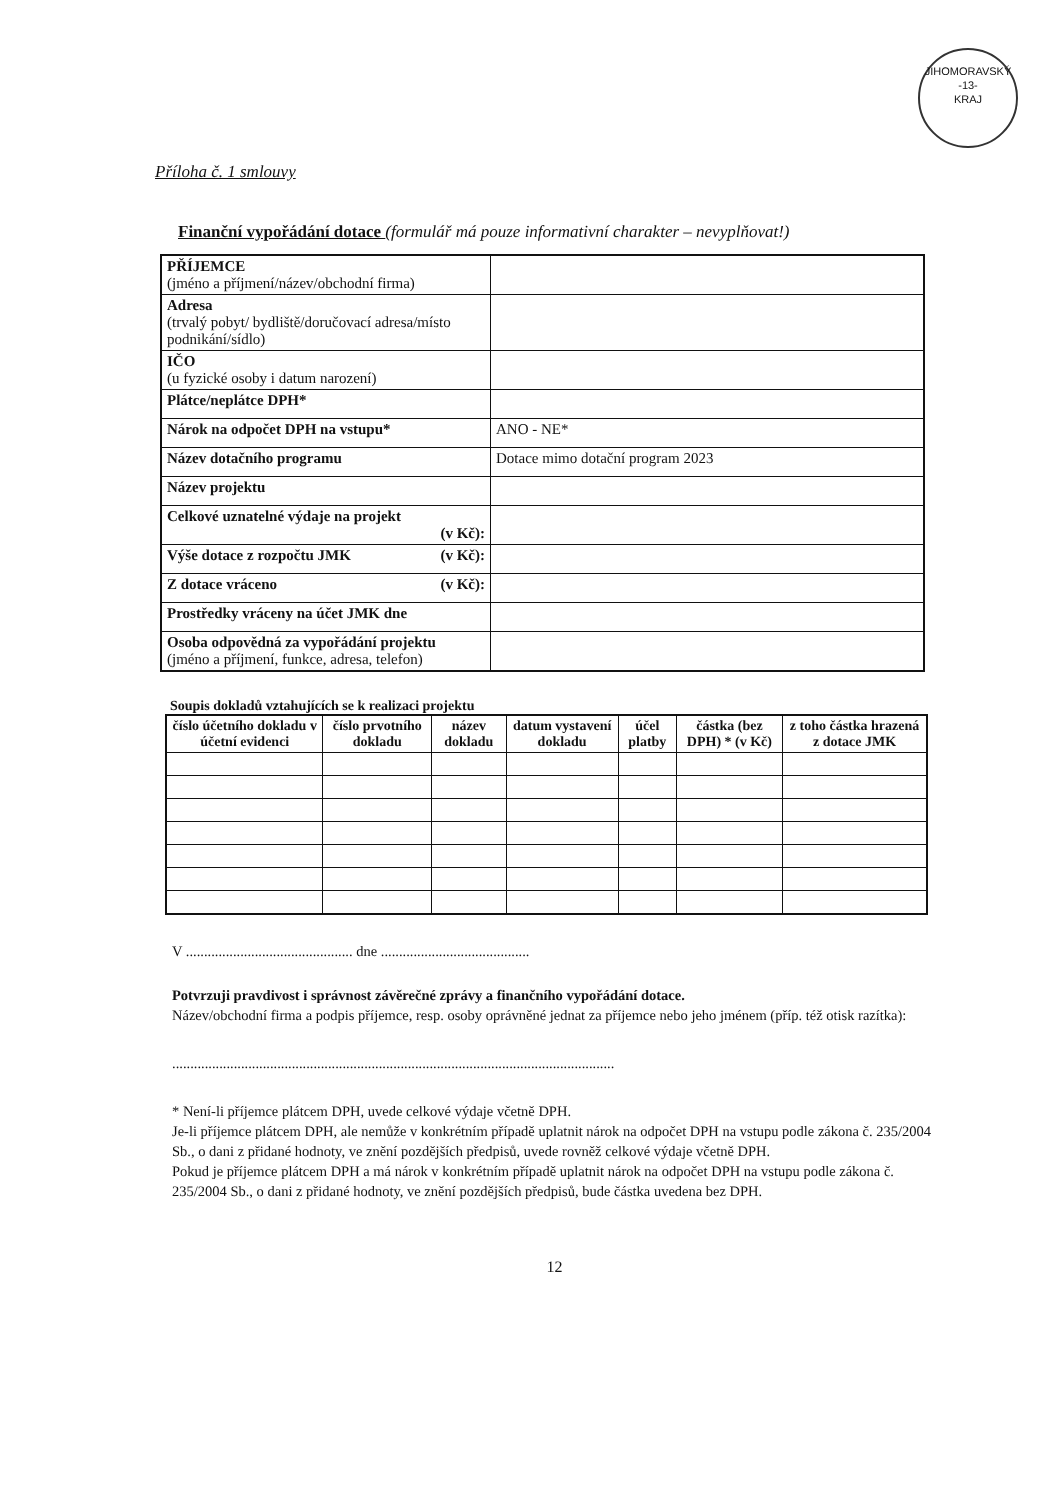JIHOMORAVSKÝ
-13-
KRAJ
Příloha č. 1 smlouvy
Finanční vypořádání dotace (formulář má pouze informativní charakter – nevyplňovat!)
| PŘÍJEMCE (jméno a příjmení/název/obchodní firma) | |
| Adresa (trvalý pobyt/ bydliště/doručovací adresa/místo podnikání/sídlo) | |
| IČO (u fyzické osoby i datum narození) | |
| Plátce/neplátce DPH* | |
| Nárok na odpočet DPH na vstupu* | ANO - NE* |
| Název dotačního programu | Dotace mimo dotační program 2023 |
| Název projektu | |
| Celkové uznatelné výdaje na projekt (v Kč): | |
| Výše dotace z rozpočtu JMK (v Kč): | |
| Z dotace vráceno (v Kč): | |
| Prostředky vráceny na účet JMK dne | |
| Osoba odpovědná za vypořádání projektu (jméno a příjmení, funkce, adresa, telefon) | |
Soupis dokladů vztahujících se k realizaci projektu
| číslo účetního dokladu v účetní evidenci | číslo prvotního dokladu | název dokladu | datum vystavení dokladu | účel platby | částka (bez DPH) * (v Kč) | z toho částka hrazená z dotace JMK |
| --- | --- | --- | --- | --- | --- | --- |
V .............................................. dne .........................................
Potvrzuji pravdivost i správnost závěrečné zprávy a finančního vypořádání dotace.
Název/obchodní firma a podpis příjemce, resp. osoby oprávněné jednat za příjemce nebo jeho jménem (příp. též otisk razítka):
..........................................................................................................................
* Není-li příjemce plátcem DPH, uvede celkové výdaje včetně DPH.
Je-li příjemce plátcem DPH, ale nemůže v konkrétním případě uplatnit nárok na odpočet DPH na vstupu podle zákona č. 235/2004 Sb., o dani z přidané hodnoty, ve znění pozdějších předpisů, uvede rovněž celkové výdaje včetně DPH.
Pokud je příjemce plátcem DPH a má nárok v konkrétním případě uplatnit nárok na odpočet DPH na vstupu podle zákona č. 235/2004 Sb., o dani z přidané hodnoty, ve znění pozdějších předpisů, bude částka uvedena bez DPH.
12